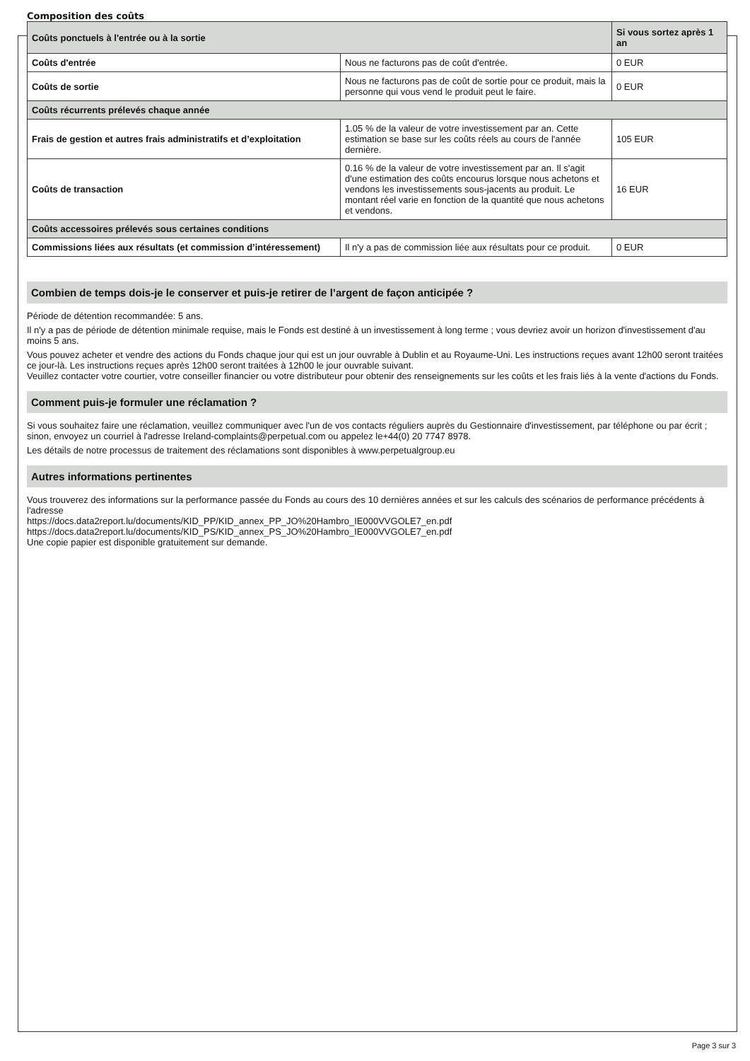Composition des coûts
| Coûts ponctuels à l'entrée ou à la sortie | | Si vous sortez après 1 an |
| --- | --- | --- |
| Coûts d'entrée | Nous ne facturons pas de coût d'entrée. | 0 EUR |
| Coûts de sortie | Nous ne facturons pas de coût de sortie pour ce produit, mais la personne qui vous vend le produit peut le faire. | 0 EUR |
| Coûts récurrents prélevés chaque année | | |
| Frais de gestion et autres frais administratifs et d’exploitation | 1.05 % de la valeur de votre investissement par an. Cette estimation se base sur les coûts réels au cours de l'année dernière. | 105 EUR |
| Coûts de transaction | 0.16 % de la valeur de votre investissement par an. Il s'agit d'une estimation des coûts encourus lorsque nous achetons et vendons les investissements sous-jacents au produit. Le montant réel varie en fonction de la quantité que nous achetons et vendons. | 16 EUR |
| Coûts accessoires prélevés sous certaines conditions | | |
| Commissions liées aux résultats (et commission d’intéressement) | Il n'y a pas de commission liée aux résultats pour ce produit. | 0 EUR |
Combien de temps dois-je le conserver et puis-je retirer de l’argent de façon anticipée ?
Période de détention recommandée: 5 ans.
Il n'y a pas de période de détention minimale requise, mais le Fonds est destiné à un investissement à long terme ; vous devriez avoir un horizon d'investissement d'au moins 5 ans.
Vous pouvez acheter et vendre des actions du Fonds chaque jour qui est un jour ouvrable à Dublin et au Royaume-Uni. Les instructions reçues avant 12h00 seront traitées ce jour-là. Les instructions reçues après 12h00 seront traitées à 12h00 le jour ouvrable suivant.
Veuillez contacter votre courtier, votre conseiller financier ou votre distributeur pour obtenir des renseignements sur les coûts et les frais liés à la vente d'actions du Fonds.
Comment puis-je formuler une réclamation ?
Si vous souhaitez faire une réclamation, veuillez communiquer avec l'un de vos contacts réguliers auprès du Gestionnaire d'investissement, par téléphone ou par écrit ; sinon, envoyez un courriel à l'adresse Ireland-complaints@perpetual.com ou appelez le+44(0) 20 7747 8978.
Les détails de notre processus de traitement des réclamations sont disponibles à www.perpetualgroup.eu
Autres informations pertinentes
Vous trouverez des informations sur la performance passée du Fonds au cours des 10 dernières années et sur les calculs des scénarios de performance précédents à l'adresse
https://docs.data2report.lu/documents/KID_PP/KID_annex_PP_JO%20Hambro_IE000VVGOLE7_en.pdf
https://docs.data2report.lu/documents/KID_PS/KID_annex_PS_JO%20Hambro_IE000VVGOLE7_en.pdf
Une copie papier est disponible gratuitement sur demande.
Page 3 sur 3